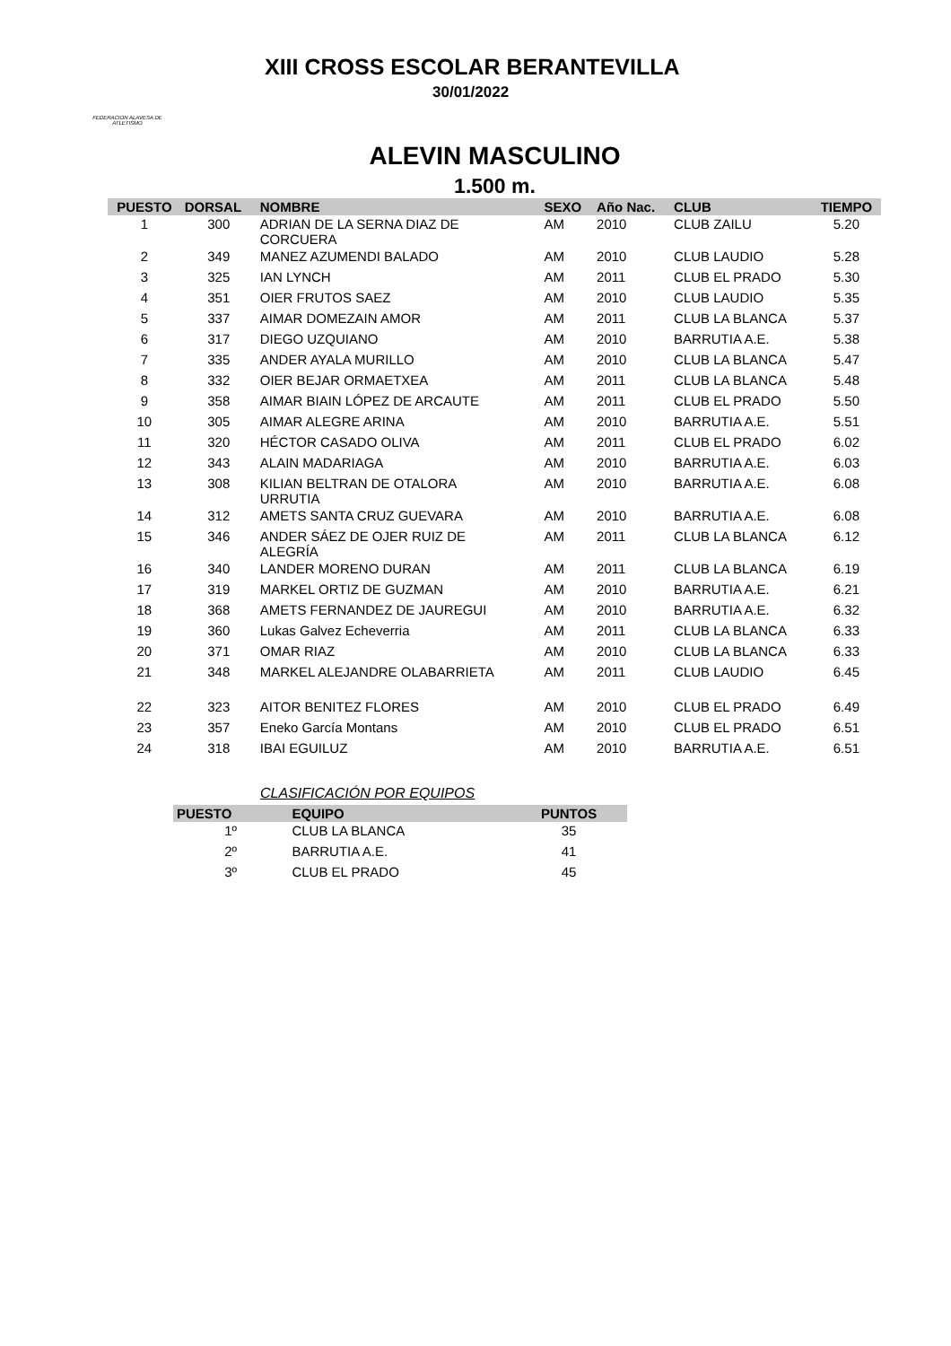FEDERACION ALAVESA DE ATLETISMO
XIII CROSS ESCOLAR BERANTEVILLA
30/01/2022
ALEVIN MASCULINO
1.500 m.
| PUESTO | DORSAL | NOMBRE | SEXO | Año Nac. | CLUB | TIEMPO |
| --- | --- | --- | --- | --- | --- | --- |
| 1 | 300 | ADRIAN DE LA SERNA DIAZ DE CORCUERA | AM | 2010 | CLUB ZAILU | 5.20 |
| 2 | 349 | MANEZ AZUMENDI BALADO | AM | 2010 | CLUB LAUDIO | 5.28 |
| 3 | 325 | IAN LYNCH | AM | 2011 | CLUB EL PRADO | 5.30 |
| 4 | 351 | OIER FRUTOS SAEZ | AM | 2010 | CLUB LAUDIO | 5.35 |
| 5 | 337 | AIMAR DOMEZAIN AMOR | AM | 2011 | CLUB LA BLANCA | 5.37 |
| 6 | 317 | DIEGO UZQUIANO | AM | 2010 | BARRUTIA A.E. | 5.38 |
| 7 | 335 | ANDER AYALA MURILLO | AM | 2010 | CLUB LA BLANCA | 5.47 |
| 8 | 332 | OIER BEJAR ORMAETXEA | AM | 2011 | CLUB LA BLANCA | 5.48 |
| 9 | 358 | AIMAR BIAIN LÓPEZ DE ARCAUTE | AM | 2011 | CLUB EL PRADO | 5.50 |
| 10 | 305 | AIMAR ALEGRE ARINA | AM | 2010 | BARRUTIA A.E. | 5.51 |
| 11 | 320 | HÉCTOR CASADO OLIVA | AM | 2011 | CLUB EL PRADO | 6.02 |
| 12 | 343 | ALAIN MADARIAGA | AM | 2010 | BARRUTIA A.E. | 6.03 |
| 13 | 308 | KILIAN BELTRAN DE OTALORA URRUTIA | AM | 2010 | BARRUTIA A.E. | 6.08 |
| 14 | 312 | AMETS SANTA CRUZ GUEVARA | AM | 2010 | BARRUTIA A.E. | 6.08 |
| 15 | 346 | ANDER SÁEZ DE OJER RUIZ DE ALEGRÍA | AM | 2011 | CLUB LA BLANCA | 6.12 |
| 16 | 340 | LANDER MORENO DURAN | AM | 2011 | CLUB LA BLANCA | 6.19 |
| 17 | 319 | MARKEL ORTIZ DE GUZMAN | AM | 2010 | BARRUTIA A.E. | 6.21 |
| 18 | 368 | AMETS FERNANDEZ DE JAUREGUI | AM | 2010 | BARRUTIA A.E. | 6.32 |
| 19 | 360 | Lukas Galvez Echeverria | AM | 2011 | CLUB LA BLANCA | 6.33 |
| 20 | 371 | OMAR RIAZ | AM | 2010 | CLUB LA BLANCA | 6.33 |
| 21 | 348 | MARKEL ALEJANDRE OLABARRIETA | AM | 2011 | CLUB LAUDIO | 6.45 |
| 22 | 323 | AITOR BENITEZ FLORES | AM | 2010 | CLUB EL PRADO | 6.49 |
| 23 | 357 | Eneko García Montans | AM | 2010 | CLUB EL PRADO | 6.51 |
| 24 | 318 | IBAI EGUILUZ | AM | 2010 | BARRUTIA A.E. | 6.51 |
CLASIFICACIÓN POR EQUIPOS
| PUESTO | EQUIPO | PUNTOS |
| --- | --- | --- |
| 1º | CLUB LA BLANCA | 35 |
| 2º | BARRUTIA A.E. | 41 |
| 3º | CLUB EL PRADO | 45 |